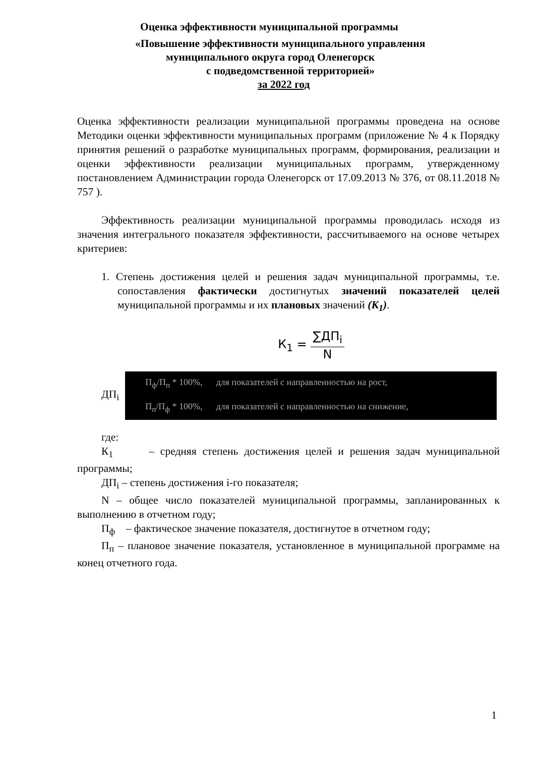Оценка эффективности муниципальной программы
«Повышение эффективности муниципального управления
муниципального округа город Оленегорск
с подведомственной территорией»
за 2022 год
Оценка эффективности реализации муниципальной программы проведена на основе Методики оценки эффективности муниципальных программ (приложение № 4 к Порядку принятия решений о разработке муниципальных программ, формирования, реализации и оценки эффективности реализации муниципальных программ, утвержденному постановлением Администрации города Оленегорск от 17.09.2013 № 376, от 08.11.2018 № 757 ).
Эффективность реализации муниципальной программы проводилась исходя из значения интегрального показателя эффективности, рассчитываемого на основе четырех критериев:
1. Степень достижения целей и решения задач муниципальной программы, т.е. сопоставления фактически достигнутых значений показателей целей муниципальной программы и их плановых значений (К<sub>1</sub>).
К<sub>1</sub> = ∑ДП<sub>i</sub> N
ДП<sub>i</sub>
П<sub>ф</sub>/П<sub>п</sub> * 100%, для показателей с направленностью на рост,
П<sub>п</sub>/П<sub>ф</sub> * 100%, для показателей с направленностью на снижение,
где:
К<sub>1</sub> – средняя степень достижения целей и решения задач муниципальной программы;
ДП<sub>i</sub> – степень достижения i-го показателя;
N – общее число показателей муниципальной программы, запланированных к выполнению в отчетном году;
П<sub>ф</sub> – фактическое значение показателя, достигнутое в отчетном году;
П<sub>п</sub> – плановое значение показателя, установленное в муниципальной программе на конец отчетного года.
1